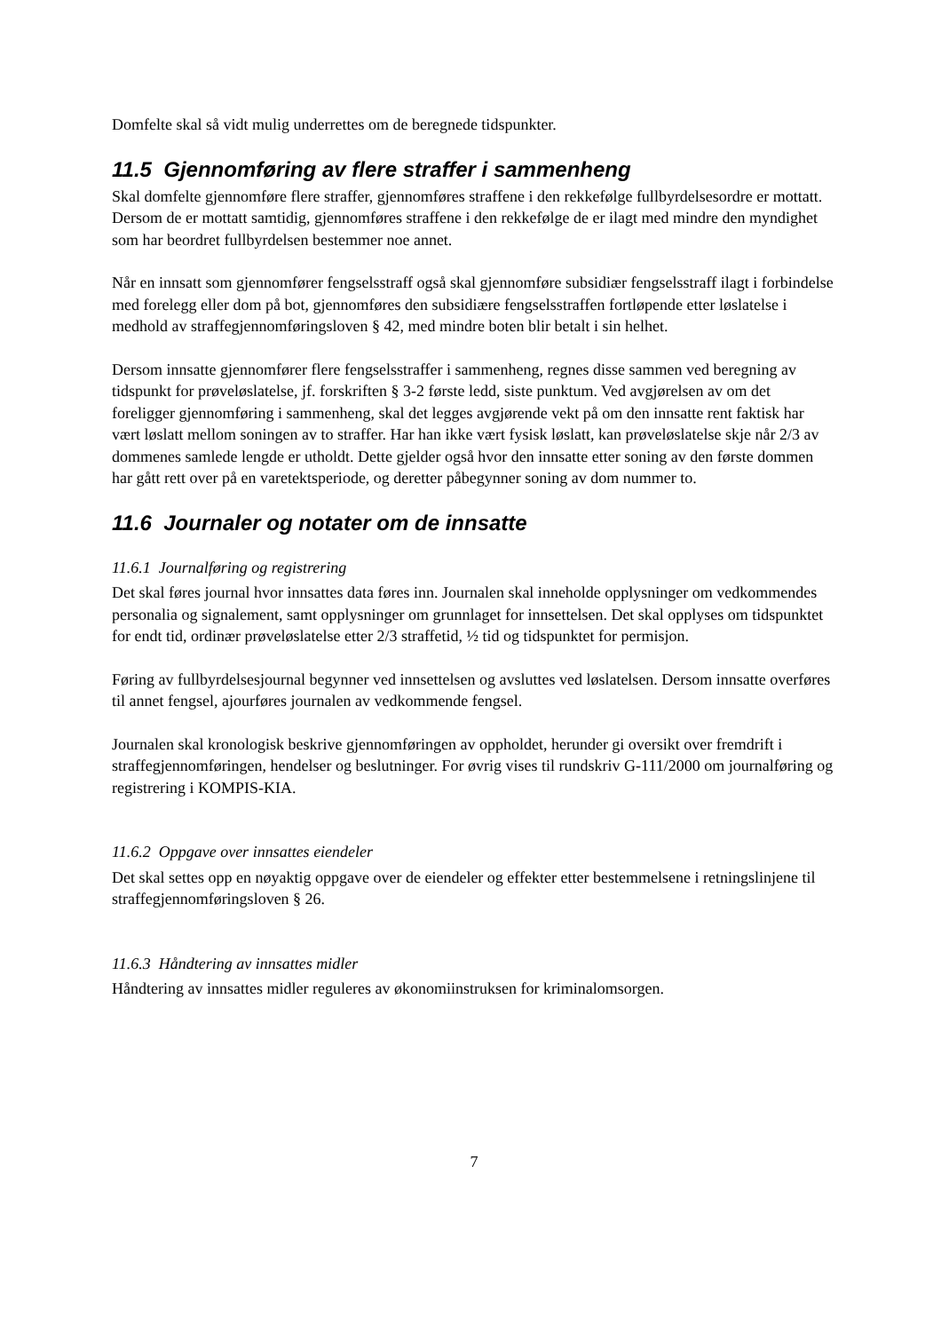Domfelte skal så vidt mulig underrettes om de beregnede tidspunkter.
11.5 Gjennomføring av flere straffer i sammenheng
Skal domfelte gjennomføre flere straffer, gjennomføres straffene i den rekkefølge fullbyrdelsesordre er mottatt. Dersom de er mottatt samtidig, gjennomføres straffene i den rekkefølge de er ilagt med mindre den myndighet som har beordret fullbyrdelsen bestemmer noe annet.
Når en innsatt som gjennomfører fengselsstraff også skal gjennomføre subsidiær fengselsstraff ilagt i forbindelse med forelegg eller dom på bot, gjennomføres den subsidiære fengselsstraffen fortløpende etter løslatelse i medhold av straffegjennomføringsloven § 42, med mindre boten blir betalt i sin helhet.
Dersom innsatte gjennomfører flere fengselsstraffer i sammenheng, regnes disse sammen ved beregning av tidspunkt for prøveløslatelse, jf. forskriften § 3-2 første ledd, siste punktum. Ved avgjørelsen av om det foreligger gjennomføring i sammenheng, skal det legges avgjørende vekt på om den innsatte rent faktisk har vært løslatt mellom soningen av to straffer. Har han ikke vært fysisk løslatt, kan prøveløslatelse skje når 2/3 av dommenes samlede lengde er utholdt. Dette gjelder også hvor den innsatte etter soning av den første dommen har gått rett over på en varetektsperiode, og deretter påbegynner soning av dom nummer to.
11.6 Journaler og notater om de innsatte
11.6.1 Journalføring og registrering
Det skal føres journal hvor innsattes data føres inn. Journalen skal inneholde opplysninger om vedkommendes personalia og signalement, samt opplysninger om grunnlaget for innsettelsen. Det skal opplyses om tidspunktet for endt tid, ordinær prøveløslatelse etter 2/3 straffetid, ½ tid og tidspunktet for permisjon.
Føring av fullbyrdelsesjournal begynner ved innsettelsen og avsluttes ved løslatelsen. Dersom innsatte overføres til annet fengsel, ajourføres journalen av vedkommende fengsel.
Journalen skal kronologisk beskrive gjennomføringen av oppholdet, herunder gi oversikt over fremdrift i straffegjennomføringen, hendelser og beslutninger. For øvrig vises til rundskriv G-111/2000 om journalføring og registrering i KOMPIS-KIA.
11.6.2 Oppgave over innsattes eiendeler
Det skal settes opp en nøyaktig oppgave over de eiendeler og effekter etter bestemmelsene i retningslinjene til straffegjennomføringsloven § 26.
11.6.3 Håndtering av innsattes midler
Håndtering av innsattes midler reguleres av økonomiinstruksen for kriminalomsorgen.
7